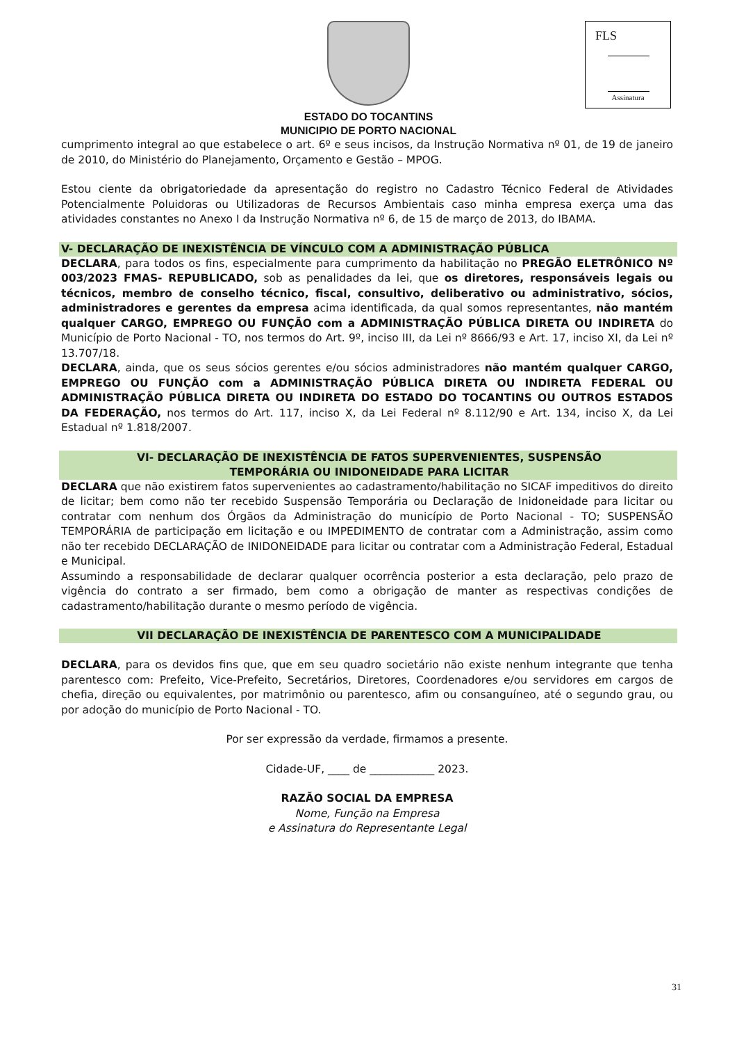ESTADO DO TOCANTINS
MUNICIPIO DE PORTO NACIONAL
FLS
Assinatura
cumprimento integral ao que estabelece o art. 6º e seus incisos, da Instrução Normativa nº 01, de 19 de janeiro de 2010, do Ministério do Planejamento, Orçamento e Gestão – MPOG.
Estou ciente da obrigatoriedade da apresentação do registro no Cadastro Técnico Federal de Atividades Potencialmente Poluidoras ou Utilizadoras de Recursos Ambientais caso minha empresa exerça uma das atividades constantes no Anexo I da Instrução Normativa nº 6, de 15 de março de 2013, do IBAMA.
V- DECLARAÇÃO DE INEXISTÊNCIA DE VÍNCULO COM A ADMINISTRAÇÃO PÚBLICA
DECLARA, para todos os fins, especialmente para cumprimento da habilitação no PREGÃO ELETRÔNICO Nº 003/2023 FMAS- REPUBLICADO, sob as penalidades da lei, que os diretores, responsáveis legais ou técnicos, membro de conselho técnico, fiscal, consultivo, deliberativo ou administrativo, sócios, administradores e gerentes da empresa acima identificada, da qual somos representantes, não mantém qualquer CARGO, EMPREGO OU FUNÇÃO com a ADMINISTRAÇÃO PÚBLICA DIRETA OU INDIRETA do Município de Porto Nacional - TO, nos termos do Art. 9º, inciso III, da Lei nº 8666/93 e Art. 17, inciso XI, da Lei nº 13.707/18.
DECLARA, ainda, que os seus sócios gerentes e/ou sócios administradores não mantém qualquer CARGO, EMPREGO OU FUNÇÃO com a ADMINISTRAÇÃO PÚBLICA DIRETA OU INDIRETA FEDERAL OU ADMINISTRAÇÃO PÚBLICA DIRETA OU INDIRETA DO ESTADO DO TOCANTINS OU OUTROS ESTADOS DA FEDERAÇÃO, nos termos do Art. 117, inciso X, da Lei Federal nº 8.112/90 e Art. 134, inciso X, da Lei Estadual nº 1.818/2007.
VI- DECLARAÇÃO DE INEXISTÊNCIA DE FATOS SUPERVENIENTES, SUSPENSÃO
TEMPORÁRIA OU INIDONEIDADE PARA LICITAR
DECLARA que não existirem fatos supervenientes ao cadastramento/habilitação no SICAF impeditivos do direito de licitar; bem como não ter recebido Suspensão Temporária ou Declaração de Inidoneidade para licitar ou contratar com nenhum dos Órgãos da Administração do município de Porto Nacional - TO; SUSPENSÃO TEMPORÁRIA de participação em licitação e ou IMPEDIMENTO de contratar com a Administração, assim como não ter recebido DECLARAÇÃO de INIDONEIDADE para licitar ou contratar com a Administração Federal, Estadual e Municipal.
Assumindo a responsabilidade de declarar qualquer ocorrência posterior a esta declaração, pelo prazo de vigência do contrato a ser firmado, bem como a obrigação de manter as respectivas condições de cadastramento/habilitação durante o mesmo período de vigência.
VII DECLARAÇÃO DE INEXISTÊNCIA DE PARENTESCO COM A MUNICIPALIDADE
DECLARA, para os devidos fins que, que em seu quadro societário não existe nenhum integrante que tenha parentesco com: Prefeito, Vice-Prefeito, Secretários, Diretores, Coordenadores e/ou servidores em cargos de chefia, direção ou equivalentes, por matrimônio ou parentesco, afim ou consanguíneo, até o segundo grau, ou por adoção do município de Porto Nacional - TO.
Por ser expressão da verdade, firmamos a presente.
Cidade-UF, ____ de ____________ 2023.
RAZÃO SOCIAL DA EMPRESA
Nome, Função na Empresa
e Assinatura do Representante Legal
31